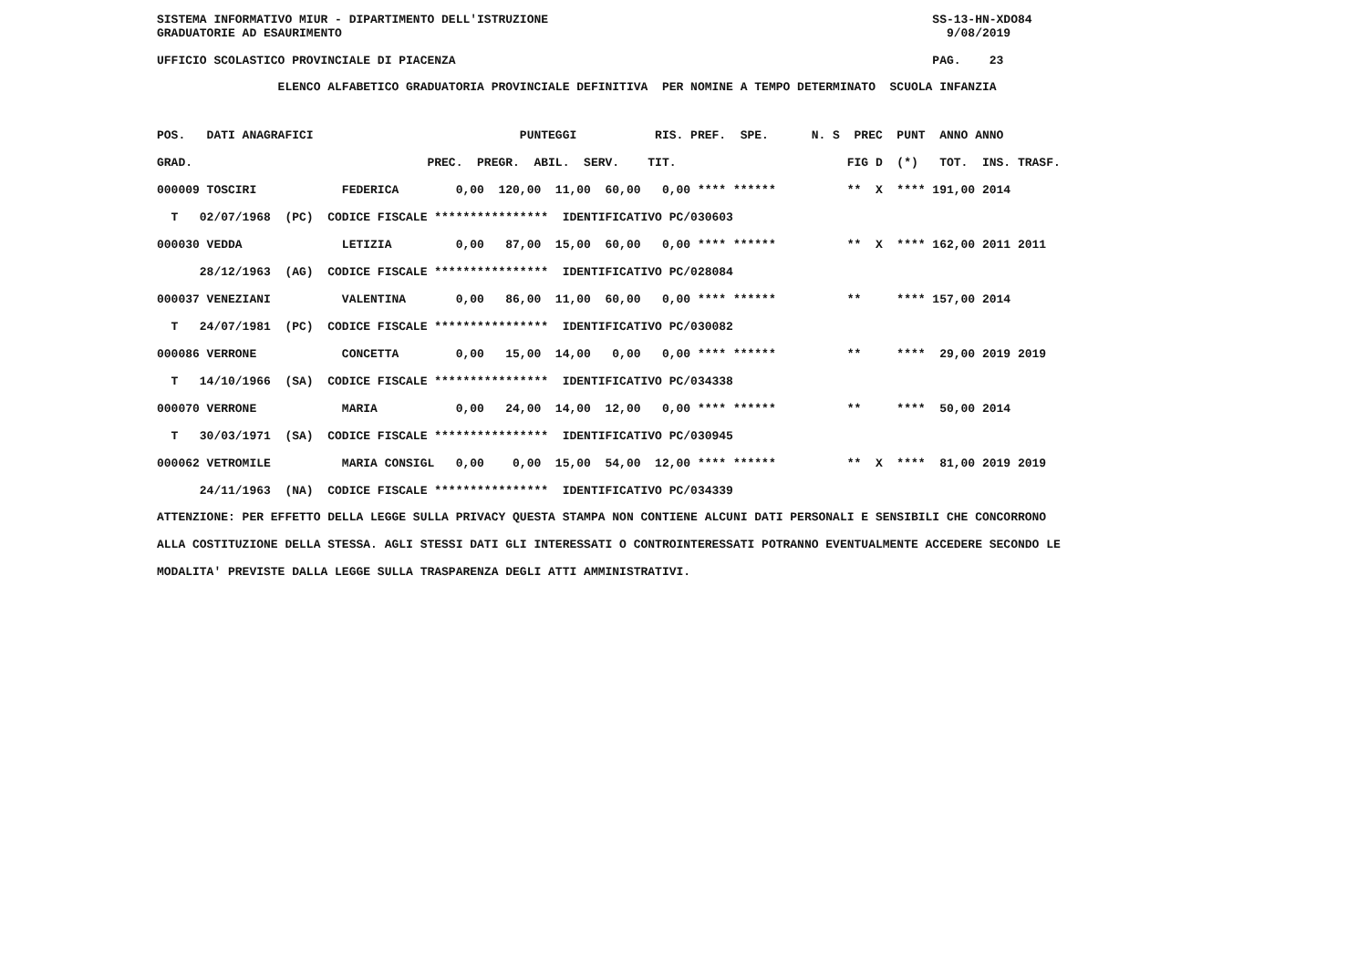SISTEMA INFORMATIVO MIUR - DIPARTIMENTO DELL'ISTRUZIONE SS-13-HN-XDO84 GRADUATORIE AD ESAURIMENTO 9/08/2019 UFFICIO SCOLASTICO PROVINCIALE DI PIACENZA PAG. 23
ELENCO ALFABETICO GRADUATORIA PROVINCIALE DEFINITIVA PER NOMINE A TEMPO DETERMINATO SCUOLA INFANZIA
| POS. DATI ANAGRAFICI PUNTEGGI RIS. PREF. SPE. N. S PREC PUNT ANNO ANNO |
| --- |
| GRAD. PREC. PREGR. ABIL. SERV. TIT. FIG D (*) TOT. INS. TRASF. |
| 000009 TOSCIRI FEDERICA 0,00 120,00 11,00 60,00 0,00 **** ****** ** X **** 191,00 2014 |
| T 02/07/1968 (PC) CODICE FISCALE **************** IDENTIFICATIVO PC/030603 |
| 000030 VEDDA LETIZIA 0,00 87,00 15,00 60,00 0,00 **** ****** ** X **** 162,00 2011 2011 |
| 28/12/1963 (AG) CODICE FISCALE **************** IDENTIFICATIVO PC/028084 |
| 000037 VENEZIANI VALENTINA 0,00 86,00 11,00 60,00 0,00 **** ****** ** **** 157,00 2014 |
| T 24/07/1981 (PC) CODICE FISCALE **************** IDENTIFICATIVO PC/030082 |
| 000086 VERRONE CONCETTA 0,00 15,00 14,00 0,00 0,00 **** ****** ** **** 29,00 2019 2019 |
| T 14/10/1966 (SA) CODICE FISCALE **************** IDENTIFICATIVO PC/034338 |
| 000070 VERRONE MARIA 0,00 24,00 14,00 12,00 0,00 **** ****** ** **** 50,00 2014 |
| T 30/03/1971 (SA) CODICE FISCALE **************** IDENTIFICATIVO PC/030945 |
| 000062 VETROMILE MARIA CONSIGL 0,00 0,00 15,00 54,00 12,00 **** ****** ** X **** 81,00 2019 2019 |
| 24/11/1963 (NA) CODICE FISCALE **************** IDENTIFICATIVO PC/034339 |
ATTENZIONE: PER EFFETTO DELLA LEGGE SULLA PRIVACY QUESTA STAMPA NON CONTIENE ALCUNI DATI PERSONALI E SENSIBILI CHE CONCORRONO ALLA COSTITUZIONE DELLA STESSA. AGLI STESSI DATI GLI INTERESSATI O CONTROINTERESSATI POTRANNO EVENTUALMENTE ACCEDERE SECONDO LE MODALITA' PREVISTE DALLA LEGGE SULLA TRASPARENZA DEGLI ATTI AMMINISTRATIVI.